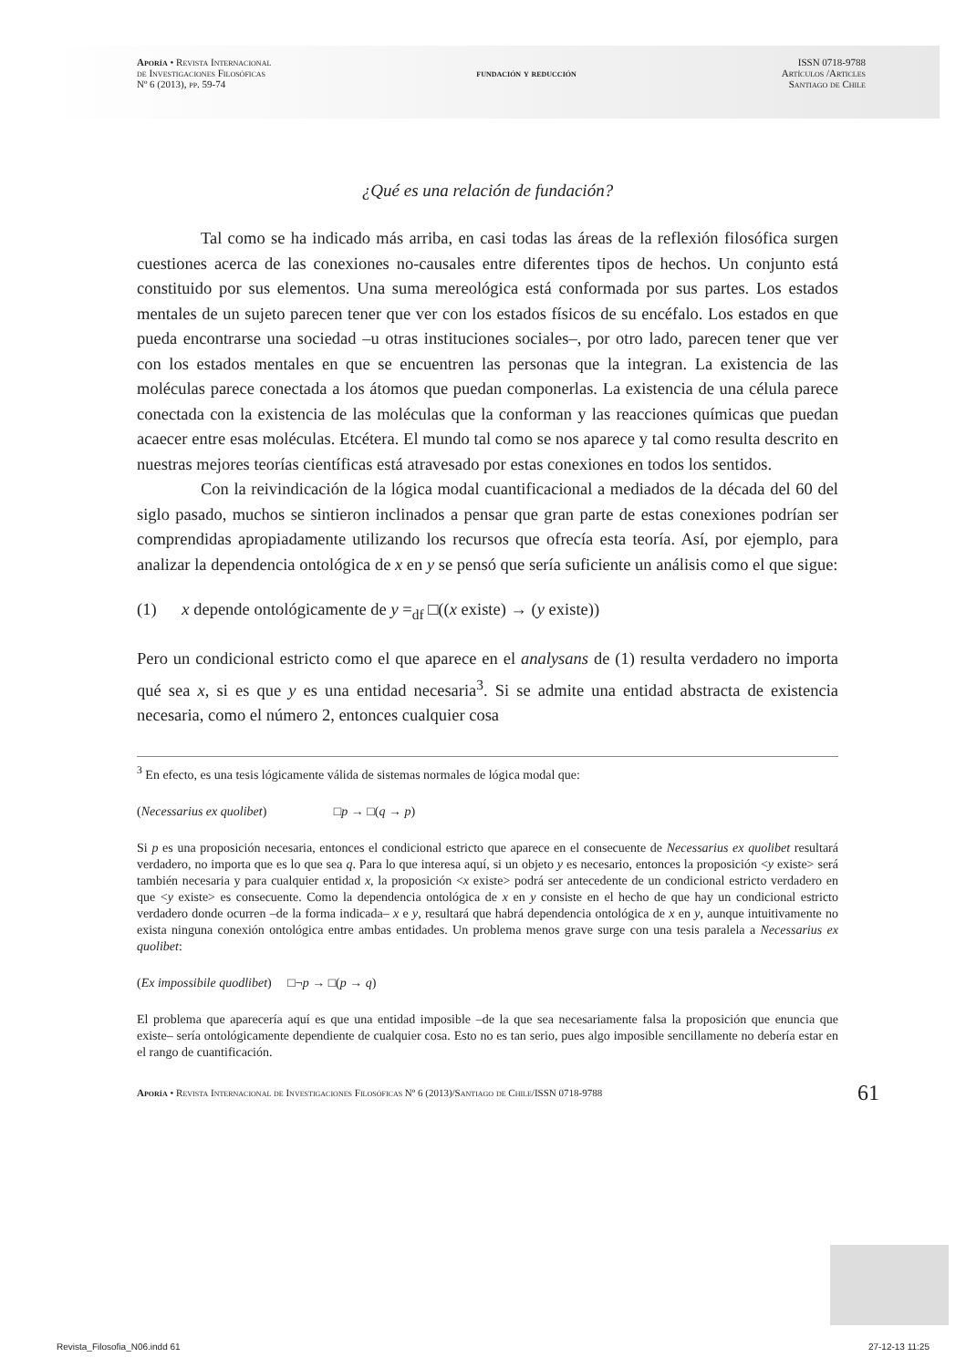Aporía • Revista Internacional
de Investigaciones Filosóficas
Nº 6 (2013), pp. 59-74
fundación y reducción
ISSN 0718-9788
Artículos /Articles
Santiago de Chile
¿Qué es una relación de fundación?
Tal como se ha indicado más arriba, en casi todas las áreas de la reflexión filosófica surgen cuestiones acerca de las conexiones no-causales entre diferentes tipos de hechos. Un conjunto está constituido por sus elementos. Una suma mereológica está conformada por sus partes. Los estados mentales de un sujeto parecen tener que ver con los estados físicos de su encéfalo. Los estados en que pueda encontrarse una sociedad –u otras instituciones sociales–, por otro lado, parecen tener que ver con los estados mentales en que se encuentren las personas que la integran. La existencia de las moléculas parece conectada a los átomos que puedan componerlas. La existencia de una célula parece conectada con la existencia de las moléculas que la conforman y las reacciones químicas que puedan acaecer entre esas moléculas. Etcétera. El mundo tal como se nos aparece y tal como resulta descrito en nuestras mejores teorías científicas está atravesado por estas conexiones en todos los sentidos.
Con la reivindicación de la lógica modal cuantificacional a mediados de la década del 60 del siglo pasado, muchos se sintieron inclinados a pensar que gran parte de estas conexiones podrían ser comprendidas apropiadamente utilizando los recursos que ofrecía esta teoría. Así, por ejemplo, para analizar la dependencia ontológica de x en y se pensó que sería suficiente un análisis como el que sigue:
(1) x depende ontológicamente de y =<sub>df</sub> □((x existe) → (y existe))
Pero un condicional estricto como el que aparece en el analysans de (1) resulta verdadero no importa qué sea x, si es que y es una entidad necesaria<sup>3</sup>. Si se admite una entidad abstracta de existencia necesaria, como el número 2, entonces cualquier cosa
<sup>3</sup> En efecto, es una tesis lógicamente válida de sistemas normales de lógica modal que:
(Necessarius ex quolibet) □p → □(q → p)
Si p es una proposición necesaria, entonces el condicional estricto que aparece en el consecuente de Necessarius ex quolibet resultará verdadero, no importa que es lo que sea q. Para lo que interesa aquí, si un objeto y es necesario, entonces la proposición <y existe> será también necesaria y para cualquier entidad x, la proposición <x existe> podrá ser antecedente de un condicional estricto verdadero en que <y existe> es consecuente. Como la dependencia ontológica de x en y consiste en el hecho de que hay un condicional estricto verdadero donde ocurren –de la forma indicada– x e y, resultará que habrá dependencia ontológica de x en y, aunque intuitivamente no exista ninguna conexión ontológica entre ambas entidades. Un problema menos grave surge con una tesis paralela a Necessarius ex quolibet:
(Ex impossibile quodlibet) □¬p → □(p → q)
El problema que aparecería aquí es que una entidad imposible –de la que sea necesariamente falsa la proposición que enuncia que existe– sería ontológicamente dependiente de cualquier cosa. Esto no es tan serio, pues algo imposible sencillamente no debería estar en el rango de cuantificación.
Aporía • Revista Internacional de Investigaciones Filosóficas Nº 6 (2013)/Santiago de Chile/ISSN 0718-9788 61
Revista_Filosofia_N06.indd 61 27-12-13 11:25